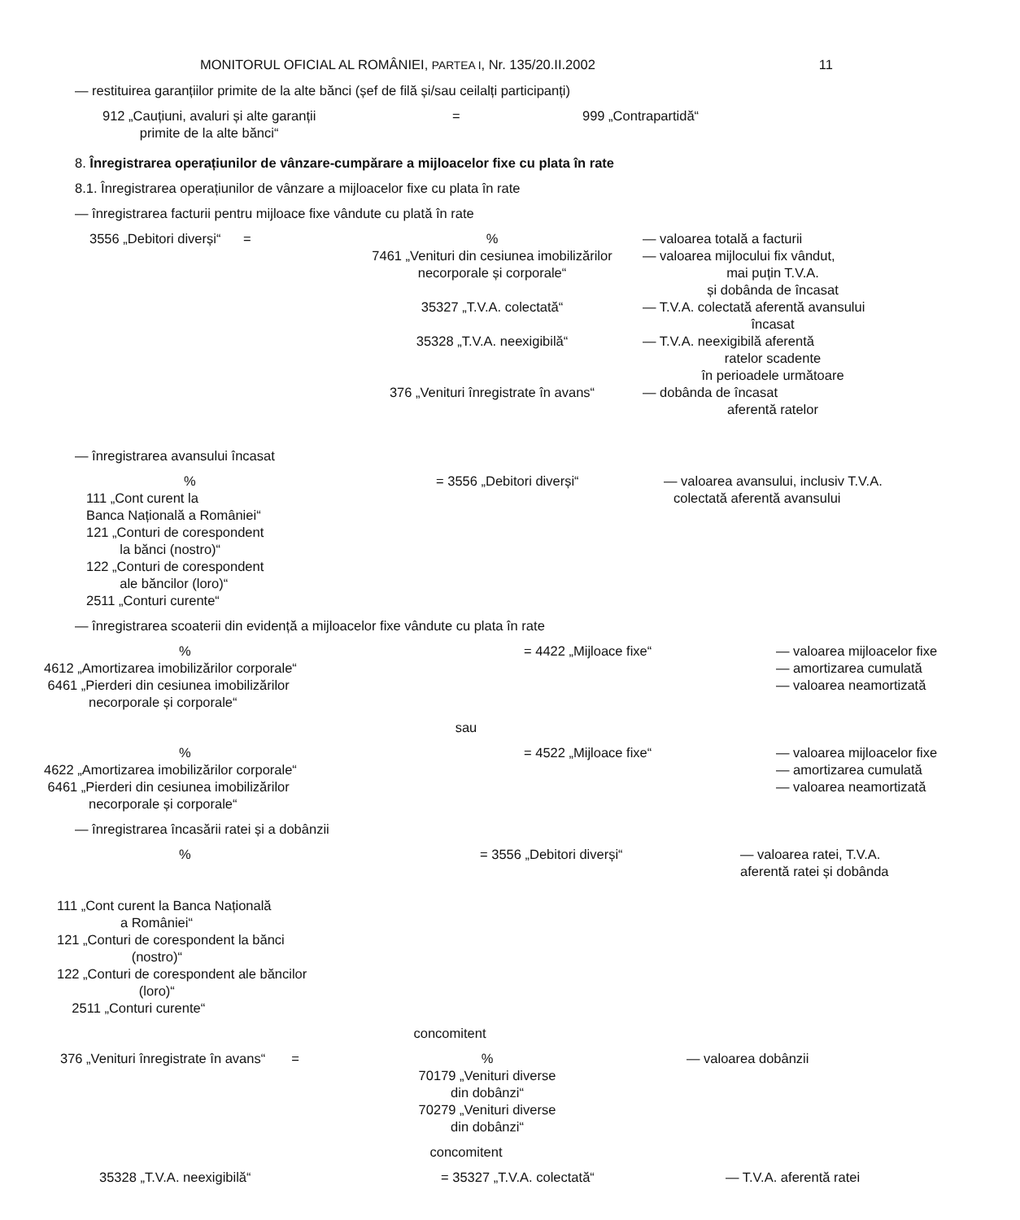MONITORUL OFICIAL AL ROMÂNIEI, PARTEA I, Nr. 135/20.II.2002 11
— restituirea garanțiilor primite de la alte bănci (șef de filă și/sau ceilalți participanți)
912 „Cauțiuni, avaluri și alte garanții
primite de la alte bănci“
=
999 „Contrapartidă“
8. Înregistrarea operațiunilor de vânzare-cumpărare a mijloacelor fixe cu plata în rate
8.1. Înregistrarea operațiunilor de vânzare a mijloacelor fixe cu plata în rate
— înregistrarea facturii pentru mijloace fixe vândute cu plată în rate
3556 „Debitori diverși“ =
%
7461 „Venituri din cesiunea imobilizărilor
necorporale și corporale“
35327 „T.V.A. colectată“
35328 „T.V.A. neexigibilă“
376 „Venituri înregistrate în avans“
— valoarea totală a facturii
— valoarea mijlocului fix vândut,
mai puțin T.V.A.
și dobânda de încasat
— T.V.A. colectată aferentă avansului
încasat
— T.V.A. neexigibilă aferentă
ratelor scadente
în perioadele următoare
— dobânda de încasat
aferentă ratelor
— înregistrarea avansului încasat
%
111 „Cont curent la
Banca Națională a României“
121 „Conturi de corespondent
la bănci (nostro)“
122 „Conturi de corespondent
ale băncilor (loro)“
2511 „Conturi curente“
= 3556 „Debitori diverși“
— valoarea avansului, inclusiv T.V.A.
colectată aferentă avansului
— înregistrarea scoaterii din evidență a mijloacelor fixe vândute cu plata în rate
%
4612 „Amortizarea imobilizărilor corporale“
6461 „Pierderi din cesiunea imobilizărilor
necorporale și corporale“
= 4422 „Mijloace fixe“
— valoarea mijloacelor fixe
— amortizarea cumulată
— valoarea neamortizată
sau
%
4622 „Amortizarea imobilizărilor corporale“
6461 „Pierderi din cesiunea imobilizărilor
necorporale și corporale“
= 4522 „Mijloace fixe“
— valoarea mijloacelor fixe
— amortizarea cumulată
— valoarea neamortizată
— înregistrarea încasării ratei și a dobânzii
%
111 „Cont curent la Banca Națională
a României“
121 „Conturi de corespondent la bănci
(nostro)“
122 „Conturi de corespondent ale băncilor
(loro)“
2511 „Conturi curente“
= 3556 „Debitori diverși“
— valoarea ratei, T.V.A.
aferentă ratei și dobânda
concomitent
376 „Venituri înregistrate în avans“ =
%
70179 „Venituri diverse
din dobânzi“
70279 „Venituri diverse
din dobânzi“
— valoarea dobânzii
concomitent
35328 „T.V.A. neexigibilă“
= 35327 „T.V.A. colectată“
— T.V.A. aferentă ratei